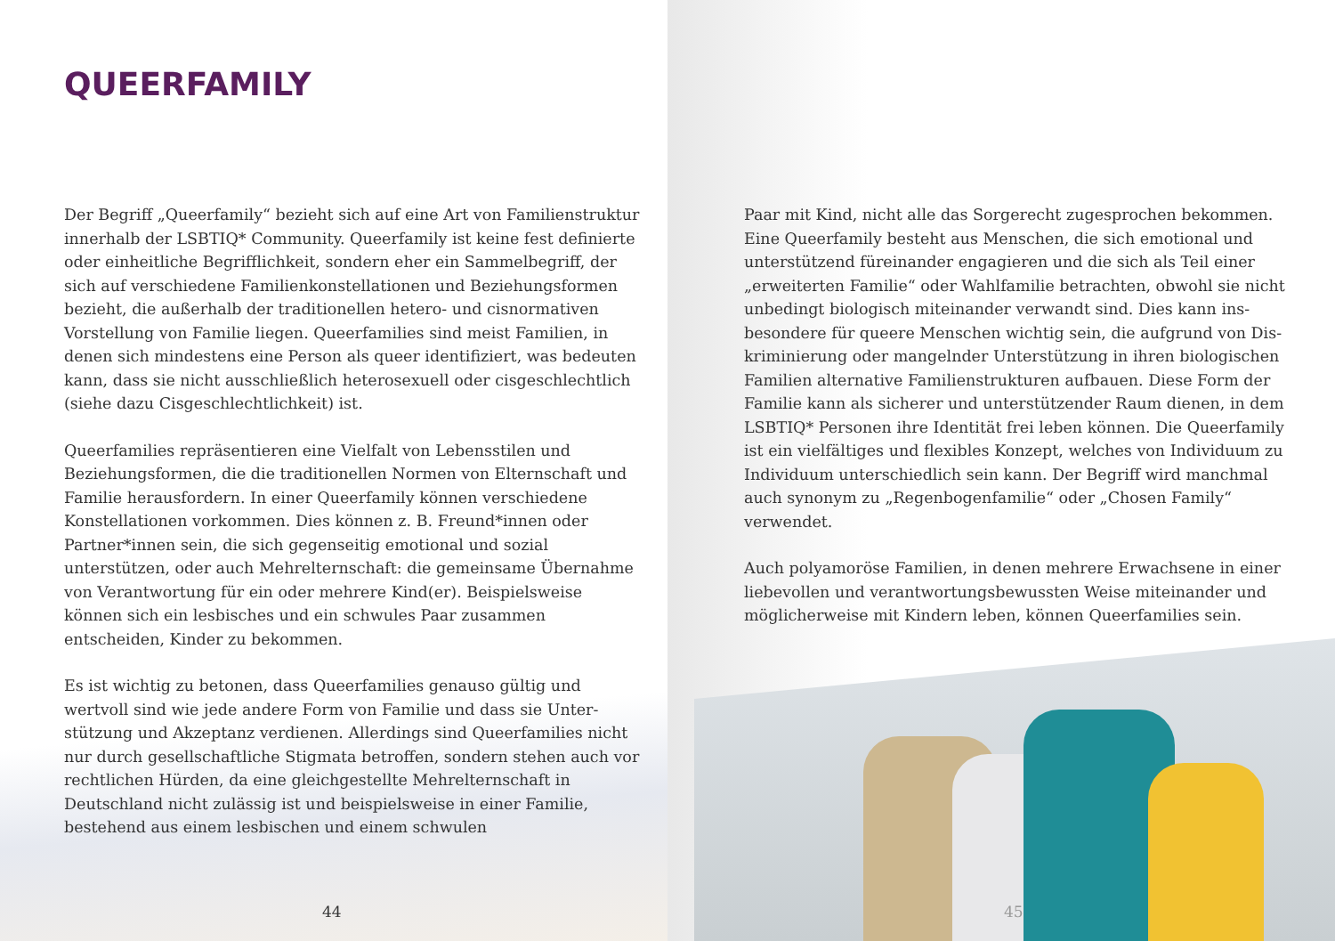QUEERFAMILY
Der Begriff „Queerfamily“ bezieht sich auf eine Art von Familien­struktur innerhalb der LSBTIQ* Community. Queerfamily ist keine fest definierte oder einheitliche Begrifflichkeit, sondern eher ein Sammelbegriff, der sich auf verschiedene Familienkonstellationen und Beziehungsformen bezieht, die außerhalb der traditionellen hetero- und cisnormativen Vorstellung von Familie liegen. Queerfamilies sind meist Familien, in denen sich mindestens eine Person als queer identifiziert, was bedeuten kann, dass sie nicht ausschließlich heterosexuell oder cisgeschlechtlich (siehe dazu Cisgeschlechtlichkeit) ist.
Queerfamilies repräsentieren eine Vielfalt von Lebensstilen und Beziehungsformen, die die traditionellen Normen von Elternschaft und Familie herausfordern. In einer Queerfamily können verschie­dene Konstellationen vorkommen. Dies können z. B. Freund*innen oder Partner*innen sein, die sich gegenseitig emotional und sozial unterstützen, oder auch Mehrelternschaft: die gemeinsame Über­nahme von Verantwortung für ein oder mehrere Kind(er). Beispiels­weise können sich ein lesbisches und ein schwules Paar zusammen entscheiden, Kinder zu bekommen.
Es ist wichtig zu betonen, dass Queerfamilies genauso gültig und wertvoll sind wie jede andere Form von Familie und dass sie Unter­stützung und Akzeptanz verdienen. Allerdings sind Queerfamilies nicht nur durch gesellschaftliche Stigmata betroffen, sondern stehen auch vor rechtlichen Hürden, da eine gleichgestellte Mehr­elternschaft in Deutschland nicht zulässig ist und beispielsweise in einer Familie, bestehend aus einem lesbischen und einem schwulen
44
Paar mit Kind, nicht alle das Sorgerecht zugesprochen bekommen. Eine Queerfamily besteht aus Menschen, die sich emotional und unterstützend füreinander engagieren und die sich als Teil einer „erweiterten Familie“ oder Wahlfamilie betrachten, obwohl sie nicht unbedingt biologisch miteinander verwandt sind. Dies kann ins­besondere für queere Menschen wichtig sein, die aufgrund von Dis­kriminierung oder mangelnder Unterstützung in ihren biologischen Familien alternative Familienstrukturen aufbauen. Diese Form der Familie kann als sicherer und unterstützender Raum dienen, in dem LSBTIQ* Personen ihre Identität frei leben können. Die Queerfamily ist ein vielfältiges und flexibles Konzept, welches von Individuum zu Individuum unterschiedlich sein kann. Der Begriff wird manch­mal auch synonym zu „Regenbogenfamilie“ oder „Chosen Family“ verwendet.
Auch polyamoröse Familien, in denen mehrere Erwachsene in einer liebevollen und verantwortungsbewussten Weise miteinander und möglicherweise mit Kindern leben, können Queerfamilies sein.
45